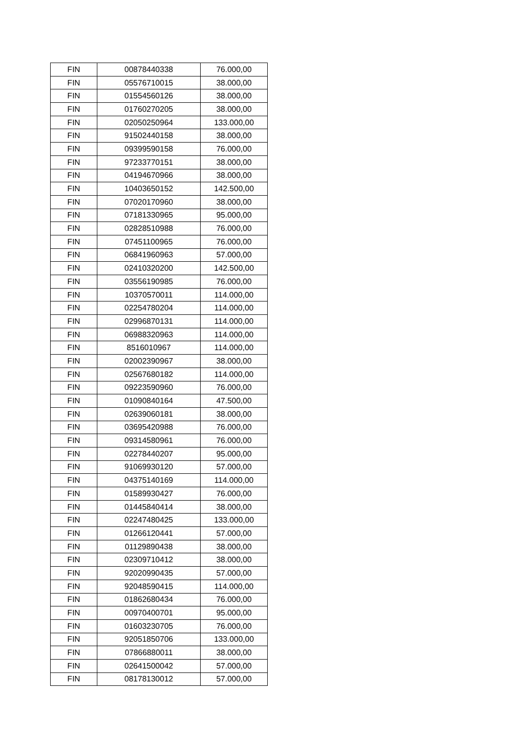| FIN | 00878440338 | 76.000,00 |
| FIN | 05576710015 | 38.000,00 |
| FIN | 01554560126 | 38.000,00 |
| FIN | 01760270205 | 38.000,00 |
| FIN | 02050250964 | 133.000,00 |
| FIN | 91502440158 | 38.000,00 |
| FIN | 09399590158 | 76.000,00 |
| FIN | 97233770151 | 38.000,00 |
| FIN | 04194670966 | 38.000,00 |
| FIN | 10403650152 | 142.500,00 |
| FIN | 07020170960 | 38.000,00 |
| FIN | 07181330965 | 95.000,00 |
| FIN | 02828510988 | 76.000,00 |
| FIN | 07451100965 | 76.000,00 |
| FIN | 06841960963 | 57.000,00 |
| FIN | 02410320200 | 142.500,00 |
| FIN | 03556190985 | 76.000,00 |
| FIN | 10370570011 | 114.000,00 |
| FIN | 02254780204 | 114.000,00 |
| FIN | 02996870131 | 114.000,00 |
| FIN | 06988320963 | 114.000,00 |
| FIN | 8516010967 | 114.000,00 |
| FIN | 02002390967 | 38.000,00 |
| FIN | 02567680182 | 114.000,00 |
| FIN | 09223590960 | 76.000,00 |
| FIN | 01090840164 | 47.500,00 |
| FIN | 02639060181 | 38.000,00 |
| FIN | 03695420988 | 76.000,00 |
| FIN | 09314580961 | 76.000,00 |
| FIN | 02278440207 | 95.000,00 |
| FIN | 91069930120 | 57.000,00 |
| FIN | 04375140169 | 114.000,00 |
| FIN | 01589930427 | 76.000,00 |
| FIN | 01445840414 | 38.000,00 |
| FIN | 02247480425 | 133.000,00 |
| FIN | 01266120441 | 57.000,00 |
| FIN | 01129890438 | 38.000,00 |
| FIN | 02309710412 | 38.000,00 |
| FIN | 92020990435 | 57.000,00 |
| FIN | 92048590415 | 114.000,00 |
| FIN | 01862680434 | 76.000,00 |
| FIN | 00970400701 | 95.000,00 |
| FIN | 01603230705 | 76.000,00 |
| FIN | 92051850706 | 133.000,00 |
| FIN | 07866880011 | 38.000,00 |
| FIN | 02641500042 | 57.000,00 |
| FIN | 08178130012 | 57.000,00 |